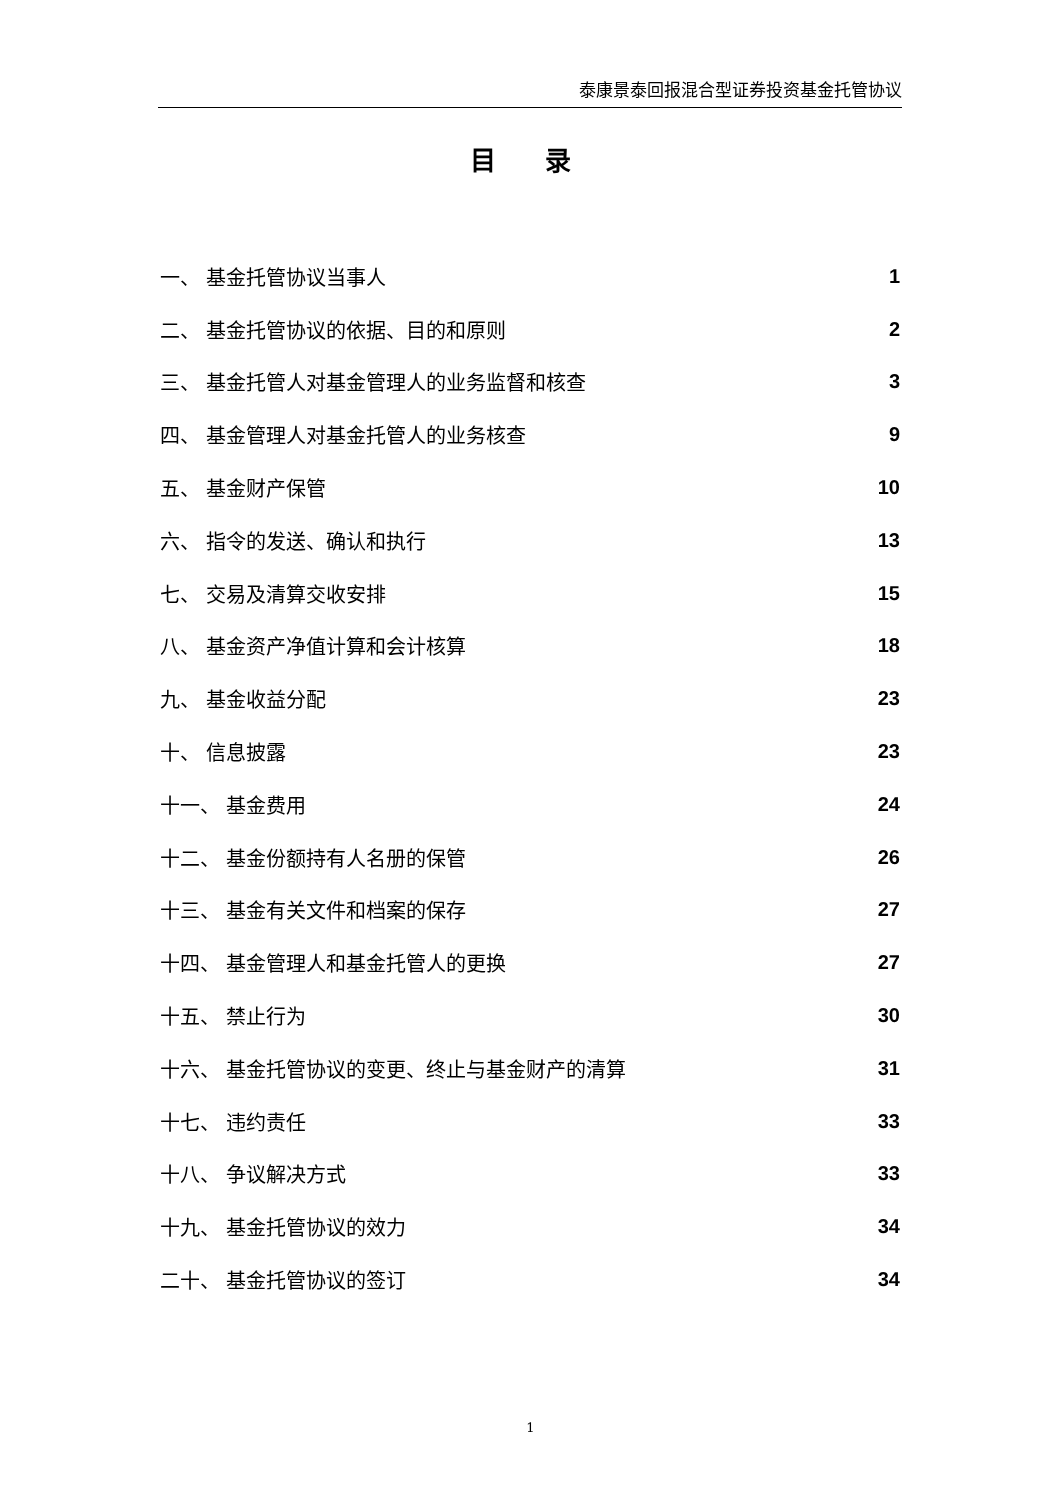泰康景泰回报混合型证券投资基金托管协议
目 录
一、 基金托管协议当事人 1
二、 基金托管协议的依据、目的和原则 2
三、 基金托管人对基金管理人的业务监督和核查 3
四、 基金管理人对基金托管人的业务核查 9
五、 基金财产保管 10
六、 指令的发送、确认和执行 13
七、 交易及清算交收安排 15
八、 基金资产净值计算和会计核算 18
九、 基金收益分配 23
十、 信息披露 23
十一、 基金费用 24
十二、 基金份额持有人名册的保管 26
十三、 基金有关文件和档案的保存 27
十四、 基金管理人和基金托管人的更换 27
十五、 禁止行为 30
十六、 基金托管协议的变更、终止与基金财产的清算 31
十七、 违约责任 33
十八、 争议解决方式 33
十九、 基金托管协议的效力 34
二十、 基金托管协议的签订 34
1